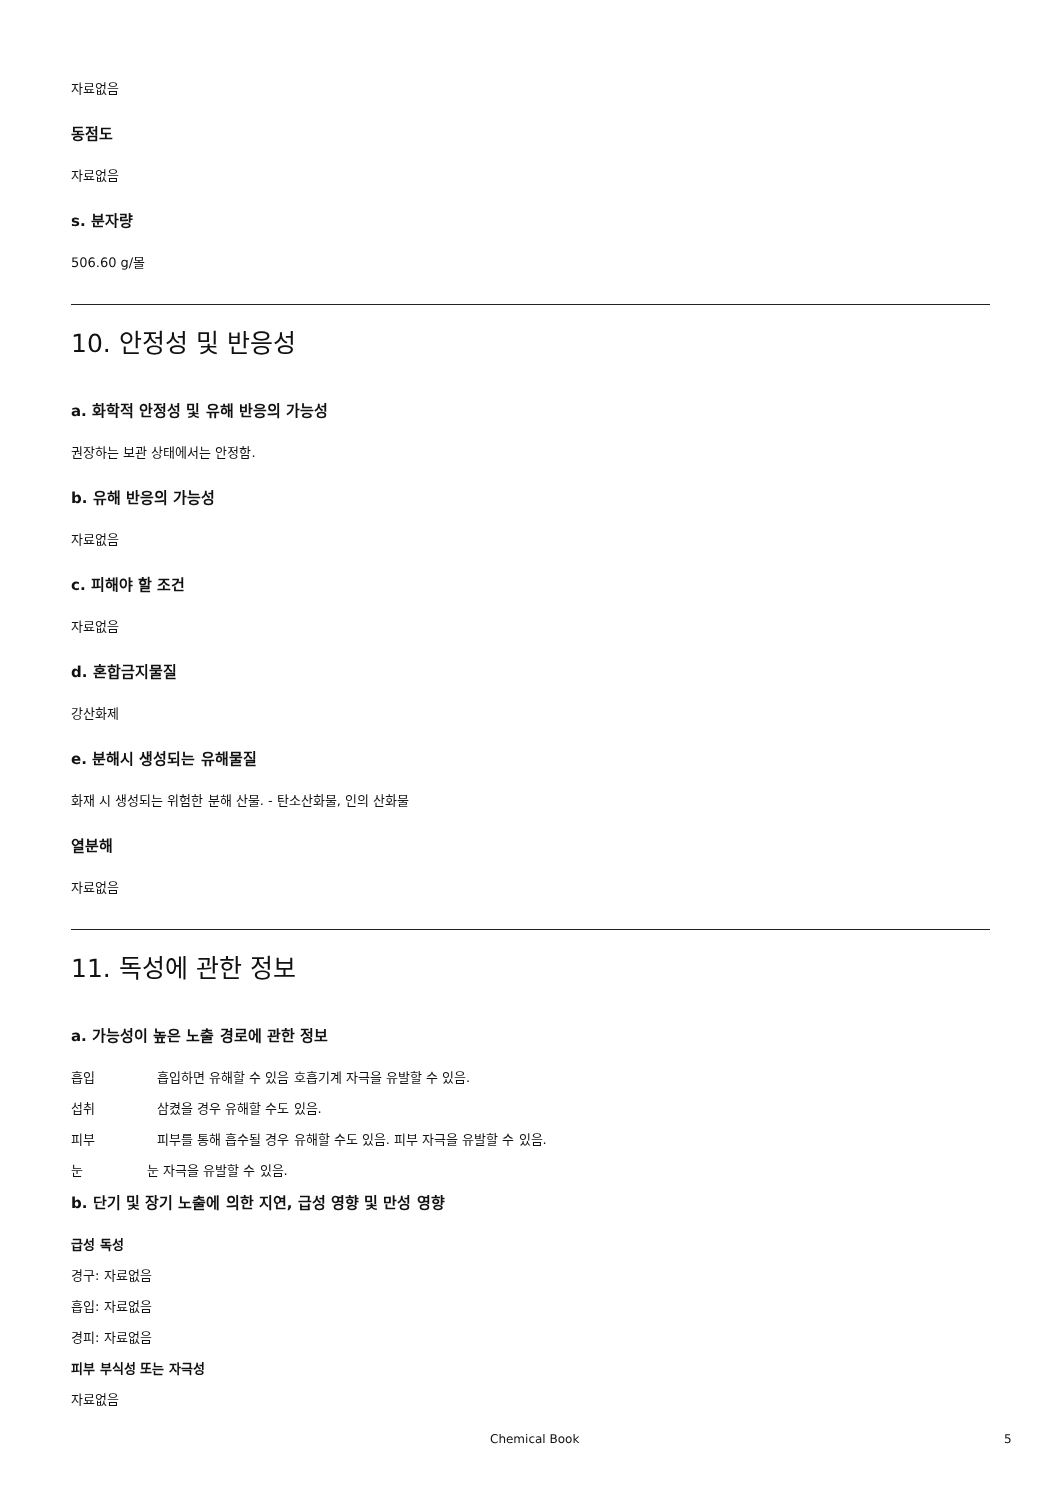자료없음
동점도
자료없음
s. 분자량
506.60 g/몰
10. 안정성 및 반응성
a. 화학적 안정성 및 유해 반응의 가능성
권장하는 보관 상태에서는 안정함.
b. 유해 반응의 가능성
자료없음
c. 피해야 할 조건
자료없음
d. 혼합금지물질
강산화제
e. 분해시 생성되는 유해물질
화재 시 생성되는 위험한 분해 산물. - 탄소산화물, 인의 산화물
열분해
자료없음
11. 독성에 관한 정보
a. 가능성이 높은 노출 경로에 관한 정보
흡입 흡입하면 유해할 수 있음 호흡기계 자극을 유발할 수 있음.
섭취 삼켰을 경우 유해할 수도 있음.
피부 피부를 통해 흡수될 경우 유해할 수도 있음. 피부 자극을 유발할 수 있음.
눈 눈 자극을 유발할 수 있음.
b. 단기 및 장기 노출에 의한 지연, 급성 영향 및 만성 영향
급성 독성
경구: 자료없음
흡입: 자료없음
경피: 자료없음
피부 부식성 또는 자극성
자료없음
Chemical Book 5